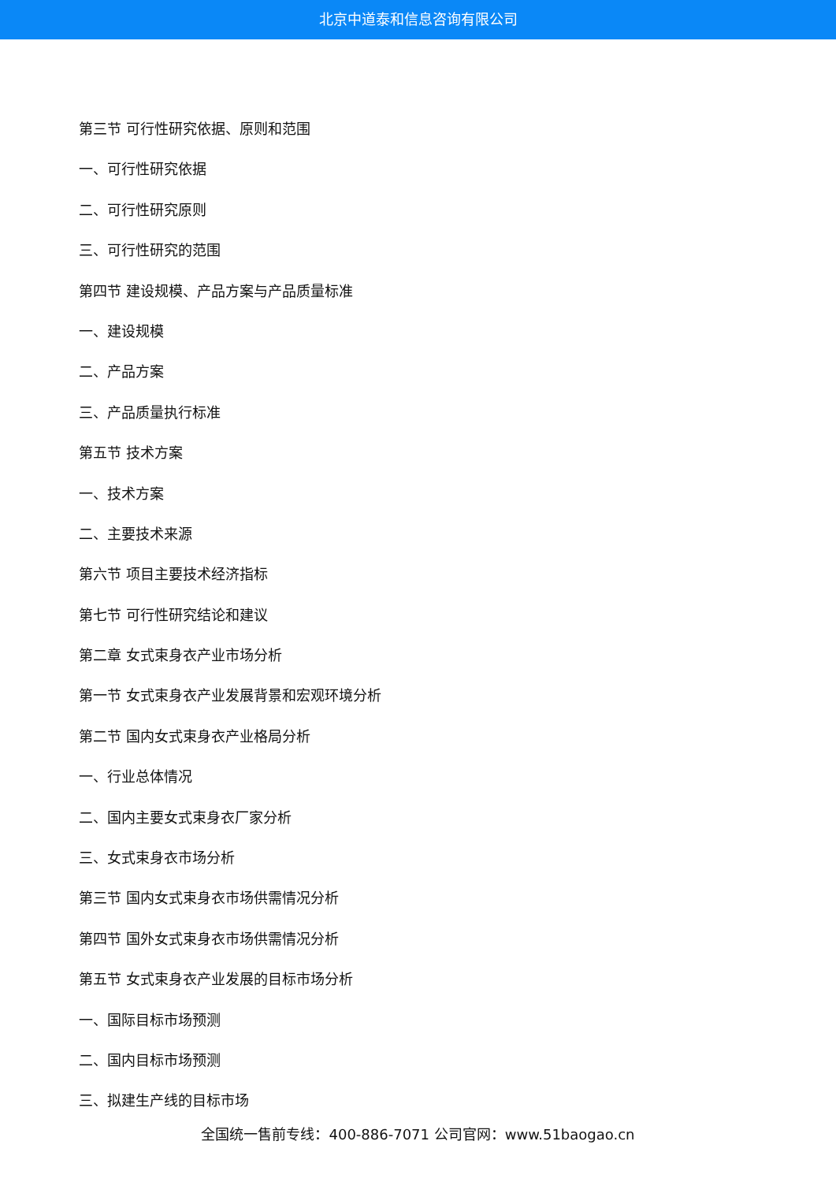北京中道泰和信息咨询有限公司
第三节 可行性研究依据、原则和范围
一、可行性研究依据
二、可行性研究原则
三、可行性研究的范围
第四节 建设规模、产品方案与产品质量标准
一、建设规模
二、产品方案
三、产品质量执行标准
第五节 技术方案
一、技术方案
二、主要技术来源
第六节 项目主要技术经济指标
第七节 可行性研究结论和建议
第二章 女式束身衣产业市场分析
第一节 女式束身衣产业发展背景和宏观环境分析
第二节 国内女式束身衣产业格局分析
一、行业总体情况
二、国内主要女式束身衣厂家分析
三、女式束身衣市场分析
第三节 国内女式束身衣市场供需情况分析
第四节 国外女式束身衣市场供需情况分析
第五节 女式束身衣产业发展的目标市场分析
一、国际目标市场预测
二、国内目标市场预测
三、拟建生产线的目标市场
全国统一售前专线：400-886-7071 公司官网：www.51baogao.cn